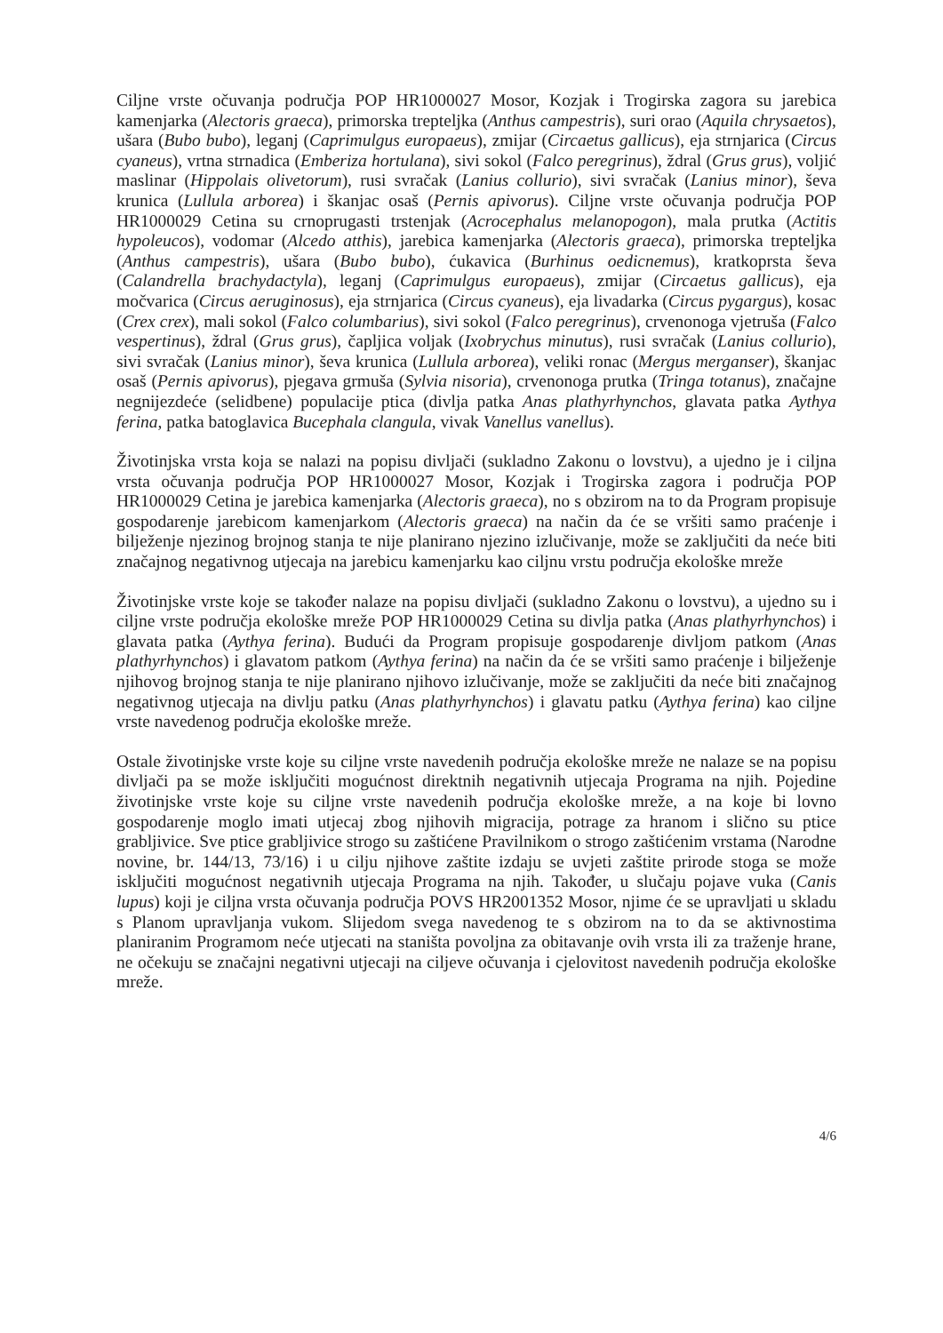Ciljne vrste očuvanja područja POP HR1000027 Mosor, Kozjak i Trogirska zagora su jarebica kamenjarka (Alectoris graeca), primorska trepteljka (Anthus campestris), suri orao (Aquila chrysaetos), ušara (Bubo bubo), leganj (Caprimulgus europaeus), zmijar (Circaetus gallicus), eja strnjarica (Circus cyaneus), vrtna strnadica (Emberiza hortulana), sivi sokol (Falco peregrinus), ždral (Grus grus), voljić maslinar (Hippolais olivetorum), rusi svračak (Lanius collurio), sivi svračak (Lanius minor), ševa krunica (Lullula arborea) i škanjac osaš (Pernis apivorus). Ciljne vrste očuvanja područja POP HR1000029 Cetina su crnoprugasti trstenjak (Acrocephalus melanopogon), mala prutka (Actitis hypoleucos), vodomar (Alcedo atthis), jarebica kamenjarka (Alectoris graeca), primorska trepteljka (Anthus campestris), ušara (Bubo bubo), ćukavica (Burhinus oedicnemus), kratkoprsta ševa (Calandrella brachydactyla), leganj (Caprimulgus europaeus), zmijar (Circaetus gallicus), eja močvarica (Circus aeruginosus), eja strnjarica (Circus cyaneus), eja livadarka (Circus pygargus), kosac (Crex crex), mali sokol (Falco columbarius), sivi sokol (Falco peregrinus), crvenonoga vjetruša (Falco vespertinus), ždral (Grus grus), čapljica voljak (Ixobrychus minutus), rusi svračak (Lanius collurio), sivi svračak (Lanius minor), ševa krunica (Lullula arborea), veliki ronac (Mergus merganser), škanjac osaš (Pernis apivorus), pjegava grmuša (Sylvia nisoria), crvenonoga prutka (Tringa totanus), značajne negnijezdeće (selidbene) populacije ptica (divlja patka Anas plathyrhynchos, glavata patka Aythya ferina, patka batoglavica Bucephala clangula, vivak Vanellus vanellus).
Životinjska vrsta koja se nalazi na popisu divljači (sukladno Zakonu o lovstvu), a ujedno je i ciljna vrsta očuvanja područja POP HR1000027 Mosor, Kozjak i Trogirska zagora i područja POP HR1000029 Cetina je jarebica kamenjarka (Alectoris graeca), no s obzirom na to da Program propisuje gospodarenje jarebicom kamenjarkom (Alectoris graeca) na način da će se vršiti samo praćenje i bilježenje njezinog brojnog stanja te nije planirano njezino izlučivanje, može se zaključiti da neće biti značajnog negativnog utjecaja na jarebicu kamenjarku kao ciljnu vrstu područja ekološke mreže
Životinjske vrste koje se također nalaze na popisu divljači (sukladno Zakonu o lovstvu), a ujedno su i ciljne vrste područja ekološke mreže POP HR1000029 Cetina su divlja patka (Anas plathyrhynchos) i glavata patka (Aythya ferina). Budući da Program propisuje gospodarenje divljom patkom (Anas plathyrhynchos) i glavatom patkom (Aythya ferina) na način da će se vršiti samo praćenje i bilježenje njihovog brojnog stanja te nije planirano njihovo izlučivanje, može se zaključiti da neće biti značajnog negativnog utjecaja na divlju patku (Anas plathyrhynchos) i glavatu patku (Aythya ferina) kao ciljne vrste navedenog područja ekološke mreže.
Ostale životinjske vrste koje su ciljne vrste navedenih područja ekološke mreže ne nalaze se na popisu divljači pa se može isključiti mogućnost direktnih negativnih utjecaja Programa na njih. Pojedine životinjske vrste koje su ciljne vrste navedenih područja ekološke mreže, a na koje bi lovno gospodarenje moglo imati utjecaj zbog njihovih migracija, potrage za hranom i slično su ptice grabljivice. Sve ptice grabljivice strogo su zaštićene Pravilnikom o strogo zaštićenim vrstama (Narodne novine, br. 144/13, 73/16) i u cilju njihove zaštite izdaju se uvjeti zaštite prirode stoga se može isključiti mogućnost negativnih utjecaja Programa na njih. Također, u slučaju pojave vuka (Canis lupus) koji je ciljna vrsta očuvanja područja POVS HR2001352 Mosor, njime će se upravljati u skladu s Planom upravljanja vukom. Slijedom svega navedenog te s obzirom na to da se aktivnostima planiranim Programom neće utjecati na staništa povoljna za obitavanje ovih vrsta ili za traženje hrane, ne očekuju se značajni negativni utjecaji na ciljeve očuvanja i cjelovitost navedenih područja ekološke mreže.
4/6